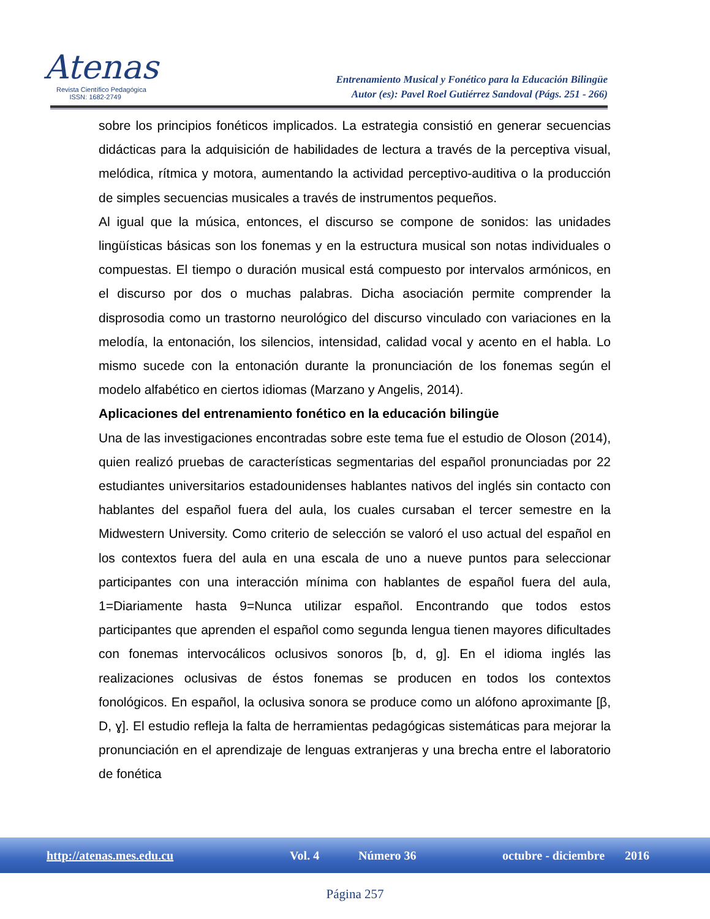Atenas
Revista Científico Pedagógica
ISSN: 1682-2749
Entrenamiento Musical y Fonético para la Educación Bilingüe
Autor (es): Pavel Roel Gutiérrez Sandoval (Págs. 251 - 266)
sobre los principios fonéticos implicados. La estrategia consistió en generar secuencias didácticas para la adquisición de habilidades de lectura a través de la perceptiva visual, melódica, rítmica y motora, aumentando la actividad perceptivo-auditiva o la producción de simples secuencias musicales a través de instrumentos pequeños.
Al igual que la música, entonces, el discurso se compone de sonidos: las unidades lingüísticas básicas son los fonemas y en la estructura musical son notas individuales o compuestas. El tiempo o duración musical está compuesto por intervalos armónicos, en el discurso por dos o muchas palabras. Dicha asociación permite comprender la disprosodia como un trastorno neurológico del discurso vinculado con variaciones en la melodía, la entonación, los silencios, intensidad, calidad vocal y acento en el habla. Lo mismo sucede con la entonación durante la pronunciación de los fonemas según el modelo alfabético en ciertos idiomas (Marzano y Angelis, 2014).
Aplicaciones del entrenamiento fonético en la educación bilingüe
Una de las investigaciones encontradas sobre este tema fue el estudio de Oloson (2014), quien realizó pruebas de características segmentarias del español pronunciadas por 22 estudiantes universitarios estadounidenses hablantes nativos del inglés sin contacto con hablantes del español fuera del aula, los cuales cursaban el tercer semestre en la Midwestern University. Como criterio de selección se valoró el uso actual del español en los contextos fuera del aula en una escala de uno a nueve puntos para seleccionar participantes con una interacción mínima con hablantes de español fuera del aula, 1=Diariamente hasta 9=Nunca utilizar español. Encontrando que todos estos participantes que aprenden el español como segunda lengua tienen mayores dificultades con fonemas intervocálicos oclusivos sonoros [b, d, g]. En el idioma inglés las realizaciones oclusivas de éstos fonemas se producen en todos los contextos fonológicos. En español, la oclusiva sonora se produce como un alófono aproximante [β, D, ɣ]. El estudio refleja la falta de herramientas pedagógicas sistemáticas para mejorar la pronunciación en el aprendizaje de lenguas extranjeras y una brecha entre el laboratorio de fonética
http://atenas.mes.edu.cu Vol. 4 Número 36 octubre - diciembre 2016
Página 257